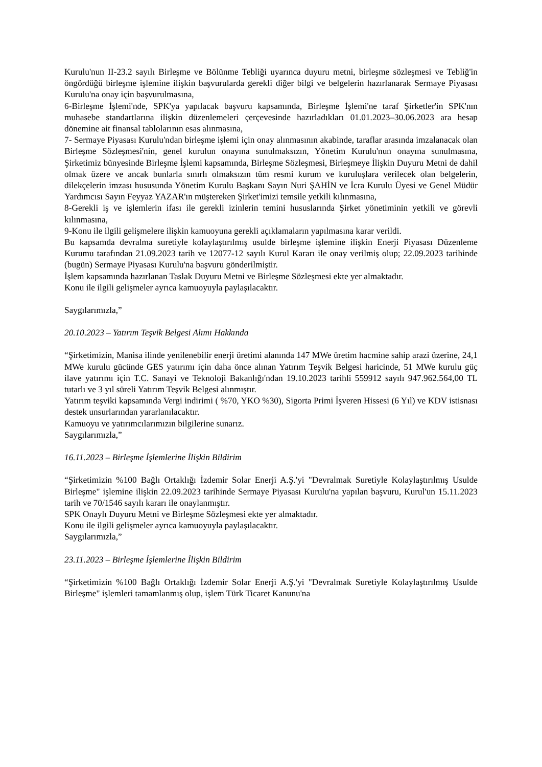Kurulu'nun II-23.2 sayılı Birleşme ve Bölünme Tebliği uyarınca duyuru metni, birleşme sözleşmesi ve Tebliğ'in öngördüğü birleşme işlemine ilişkin başvurularda gerekli diğer bilgi ve belgelerin hazırlanarak Sermaye Piyasası Kurulu'na onay için başvurulmasına,
6-Birleşme İşlemi'nde, SPK'ya yapılacak başvuru kapsamında, Birleşme İşlemi'ne taraf Şirketler'in SPK'nın muhasebe standartlarına ilişkin düzenlemeleri çerçevesinde hazırladıkları 01.01.2023–30.06.2023 ara hesap dönemine ait finansal tablolarının esas alınmasına,
7- Sermaye Piyasası Kurulu'ndan birleşme işlemi için onay alınmasının akabinde, taraflar arasında imzalanacak olan Birleşme Sözleşmesi'nin, genel kurulun onayına sunulmaksızın, Yönetim Kurulu'nun onayına sunulmasına, Şirketimiz bünyesinde Birleşme İşlemi kapsamında, Birleşme Sözleşmesi, Birleşmeye İlişkin Duyuru Metni de dahil olmak üzere ve ancak bunlarla sınırlı olmaksızın tüm resmi kurum ve kuruluşlara verilecek olan belgelerin, dilekçelerin imzası hususunda Yönetim Kurulu Başkanı Sayın Nuri ŞAHİN ve İcra Kurulu Üyesi ve Genel Müdür Yardımcısı Sayın Feyyaz YAZAR'ın müştereken Şirket'imizi temsile yetkili kılınmasına,
8-Gerekli iş ve işlemlerin ifası ile gerekli izinlerin temini hususlarında Şirket yönetiminin yetkili ve görevli kılınmasına,
9-Konu ile ilgili gelişmelere ilişkin kamuoyuna gerekli açıklamaların yapılmasına karar verildi.
Bu kapsamda devralma suretiyle kolaylaştırılmış usulde birleşme işlemine ilişkin Enerji Piyasası Düzenleme Kurumu tarafından 21.09.2023 tarih ve 12077-12 sayılı Kurul Kararı ile onay verilmiş olup; 22.09.2023 tarihinde (bugün) Sermaye Piyasası Kurulu'na başvuru gönderilmiştir.
İşlem kapsamında hazırlanan Taslak Duyuru Metni ve Birleşme Sözleşmesi ekte yer almaktadır.
Konu ile ilgili gelişmeler ayrıca kamuoyuyla paylaşılacaktır.
Saygılarımızla,”
20.10.2023 – Yatırım Teşvik Belgesi Alımı Hakkında
“Şirketimizin, Manisa ilinde yenilenebilir enerji üretimi alanında 147 MWe üretim hacmine sahip arazi üzerine, 24,1 MWe kurulu gücünde GES yatırımı için daha önce alınan Yatırım Teşvik Belgesi haricinde, 51 MWe kurulu güç ilave yatırımı için T.C. Sanayi ve Teknoloji Bakanlığı'ndan 19.10.2023 tarihli 559912 sayılı 947.962.564,00 TL tutarlı ve 3 yıl süreli Yatırım Teşvik Belgesi alınmıştır.
Yatırım teşviki kapsamında Vergi indirimi ( %70, YKO %30), Sigorta Primi İşveren Hissesi (6 Yıl) ve KDV istisnası destek unsurlarından yararlanılacaktır.
Kamuoyu ve yatırımcılarımızın bilgilerine sunarız.
Saygılarımızla,”
16.11.2023 – Birleşme İşlemlerine İlişkin Bildirim
“Şirketimizin %100 Bağlı Ortaklığı İzdemir Solar Enerji A.Ş.'yi "Devralmak Suretiyle Kolaylaştırılmış Usulde Birleşme" işlemine ilişkin 22.09.2023 tarihinde Sermaye Piyasası Kurulu'na yapılan başvuru, Kurul'un 15.11.2023 tarih ve 70/1546 sayılı kararı ile onaylanmıştır.
SPK Onaylı Duyuru Metni ve Birleşme Sözleşmesi ekte yer almaktadır.
Konu ile ilgili gelişmeler ayrıca kamuoyuyla paylaşılacaktır.
Saygılarımızla,”
23.11.2023 – Birleşme İşlemlerine İlişkin Bildirim
“Şirketimizin %100 Bağlı Ortaklığı İzdemir Solar Enerji A.Ş.'yi "Devralmak Suretiyle Kolaylaştırılmış Usulde Birleşme" işlemleri tamamlanmış olup, işlem Türk Ticaret Kanunu'na